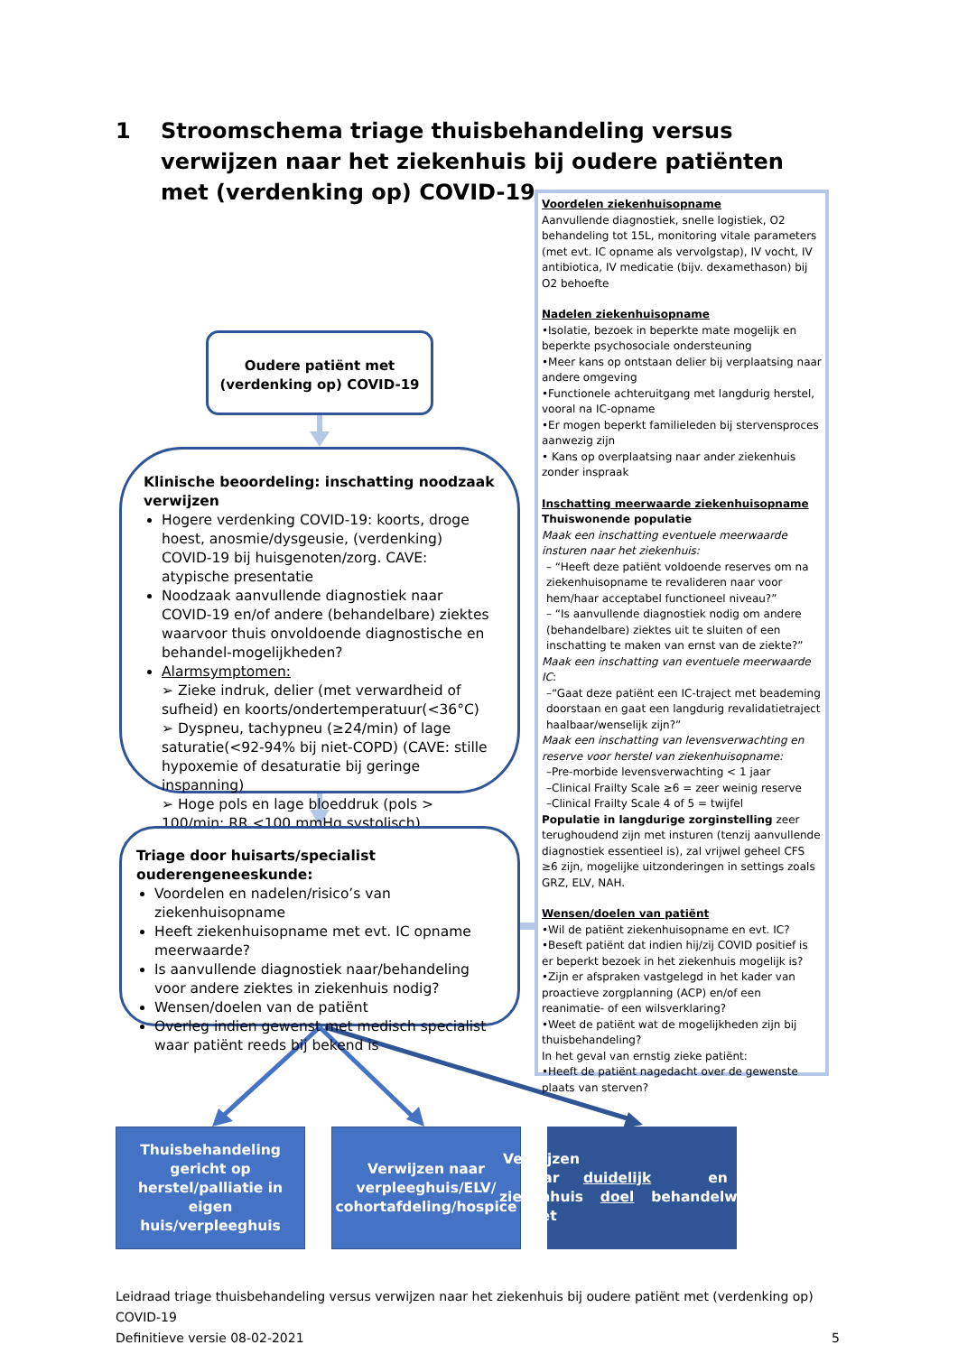1 Stroomschema triage thuisbehandeling versus verwijzen naar het ziekenhuis bij oudere patiënten met (verdenking op) COVID-19
Voordelen ziekenhuisopname
Aanvullende diagnostiek, snelle logistiek, O2 behandeling tot 15L, monitoring vitale parameters (met evt. IC opname als vervolgstap), IV vocht, IV antibiotica, IV medicatie (bijv. dexamethason) bij O2 behoefte
Nadelen ziekenhuisopname
•Isolatie, bezoek in beperkte mate mogelijk en beperkte psychosociale ondersteuning
•Meer kans op ontstaan delier bij verplaatsing naar andere omgeving
•Functionele achteruitgang met langdurig herstel, vooral na IC-opname
•Er mogen beperkt familieleden bij stervensproces aanwezig zijn
• Kans op overplaatsing naar ander ziekenhuis zonder inspraak
Inschatting meerwaarde ziekenhuisopname
Thuiswonende populatie
Maak een inschatting eventuele meerwaarde insturen naar het ziekenhuis:
– “Heeft deze patiënt voldoende reserves om na ziekenhuisopname te revalideren naar voor hem/haar acceptabel functioneel niveau?”
– “Is aanvullende diagnostiek nodig om andere (behandelbare) ziektes uit te sluiten of een inschatting te maken van ernst van de ziekte?”
Maak een inschatting van eventuele meerwaarde IC:
–“Gaat deze patiënt een IC-traject met beademing doorstaan en gaat een langdurig revalidatietraject haalbaar/wenselijk zijn?”
Maak een inschatting van levensverwachting en reserve voor herstel van ziekenhuisopname:
–Pre-morbide levensverwachting < 1 jaar
–Clinical Frailty Scale ≥6 = zeer weinig reserve
–Clinical Frailty Scale 4 of 5 = twijfel
Populatie in langdurige zorginstelling zeer terughoudend zijn met insturen (tenzij aanvullende diagnostiek essentieel is), zal vrijwel geheel CFS ≥6 zijn, mogelijke uitzonderingen in settings zoals GRZ, ELV, NAH.
Wensen/doelen van patiënt
•Wil de patiënt ziekenhuisopname en evt. IC?
•Beseft patiënt dat indien hij/zij COVID positief is er beperkt bezoek in het ziekenhuis mogelijk is?
•Zijn er afspraken vastgelegd in het kader van proactieve zorgplanning (ACP) en/of een reanimatie- of een wilsverklaring?
•Weet de patiënt wat de mogelijkheden zijn bij thuisbehandeling?
In het geval van ernstig zieke patiënt:
•Heeft de patiënt nagedacht over de gewenste plaats van sterven?
Oudere patiënt met
(verdenking op) COVID-19
Klinische beoordeling: inschatting noodzaak verwijzen
Hogere verdenking COVID-19: koorts, droge hoest, anosmie/dysgeusie, (verdenking) COVID-19 bij huisgenoten/zorg. CAVE: atypische presentatie
Noodzaak aanvullende diagnostiek naar COVID-19 en/of andere (behandelbare) ziektes waarvoor thuis onvoldoende diagnostische en behandel-mogelijkheden?
Alarmsymptomen:
➢ Zieke indruk, delier (met verwardheid of sufheid) en koorts/ondertemperatuur(<36°C)
➢ Dyspneu, tachypneu (≥24/min) of lage saturatie(<92-94% bij niet-COPD) (CAVE: stille hypoxemie of desaturatie bij geringe inspanning)
➢ Hoge pols en lage bloeddruk (pols > 100/min; RR <100 mmHg systolisch)
Triage door huisarts/specialist ouderengeneeskunde:
Voordelen en nadelen/risico’s van ziekenhuisopname
Heeft ziekenhuisopname met evt. IC opname meerwaarde?
Is aanvullende diagnostiek naar/behandeling voor andere ziektes in ziekenhuis nodig?
Wensen/doelen van de patiënt
Overleg indien gewenst met medisch specialist waar patiënt reeds bij bekend is
Thuisbehandeling gericht op herstel/palliatie in eigen huis/verpleeghuis
Verwijzen naar verpleeghuis/ELV/ cohortafdeling/hospice
Verwijzen naar ziekenhuis met duidelijk doel en behandelwensen
Leidraad triage thuisbehandeling versus verwijzen naar het ziekenhuis bij oudere patiënt met (verdenking op) COVID-19
Definitieve versie 08-02-2021 5